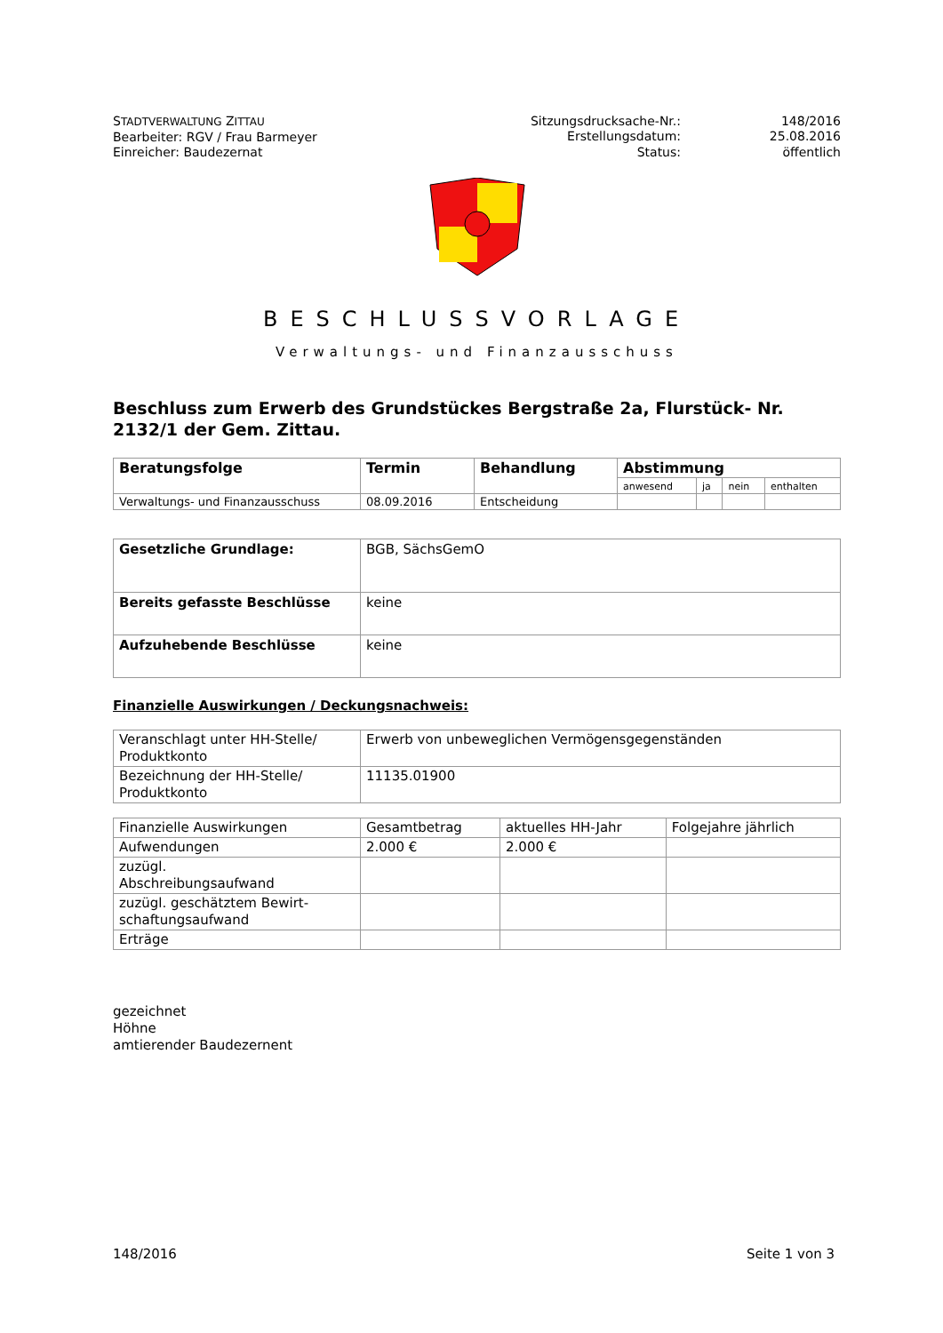STADTVERWALTUNG ZITTAU
Bearbeiter: RGV / Frau Barmeyer
Einreicher: Baudezernat
Sitzungsdrucksache-Nr.: 148/2016 Erstellungsdatum: 25.08.2016 Status: öffentlich
BESCHLUSSVORLAGE
Verwaltungs- und Finanzausschuss
Beschluss zum Erwerb des Grundstückes Bergstraße 2a, Flurstück- Nr. 2132/1 der Gem. Zittau.
| Beratungsfolge | Termin | Behandlung | Abstimmung | | | |
| --- | --- | --- | --- | --- | --- | --- |
| | | | anwesend | ja | nein | enthalten |
| Verwaltungs- und Finanzausschuss | 08.09.2016 | Entscheidung | | | | |
| Gesetzliche Grundlage: | BGB, SächsGemO |
| Bereits gefasste Beschlüsse | keine |
| Aufzuhebende Beschlüsse | keine |
Finanzielle Auswirkungen / Deckungsnachweis:
| Veranschlagt unter HH-Stelle/ Produktkonto | Erwerb von unbeweglichen Vermögensgegenständen |
| Bezeichnung der HH-Stelle/ Produktkonto | 11135.01900 |
| Finanzielle Auswirkungen | Gesamtbetrag | aktuelles HH-Jahr | Folgejahre jährlich |
| Aufwendungen | 2.000 € | 2.000 € | |
| zuzügl. Abschreibungsaufwand | | | |
| zuzügl. geschätztem Bewirt-schaftungsaufwand | | | |
| Erträge | | | |
gezeichnet
Höhne
amtierender Baudezernent
148/2016 Seite 1 von 3